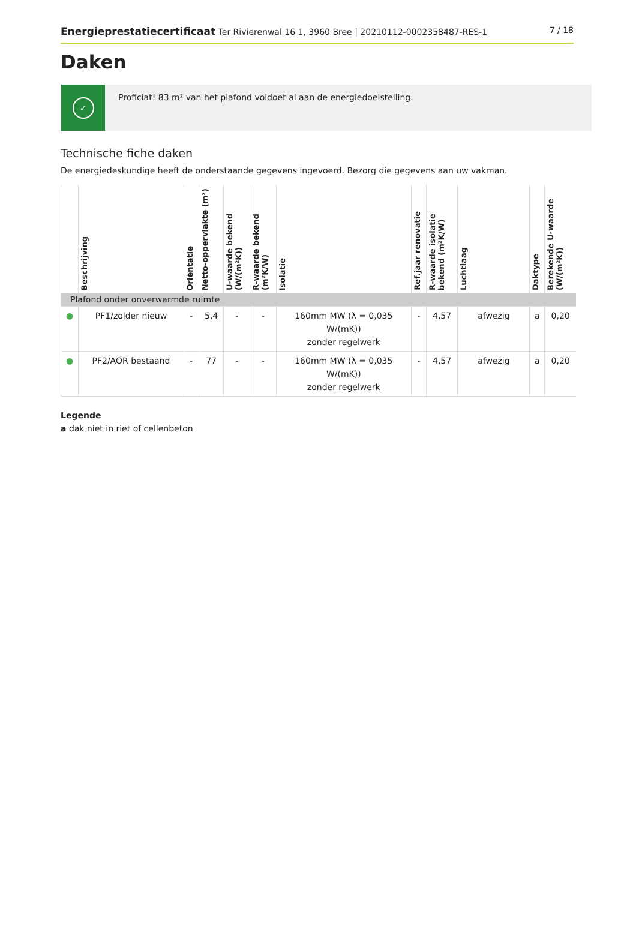Energieprestatiecertificaat Ter Rivierenwal 16 1, 3960 Bree | 20210112-0002358487-RES-1 7 / 18
Daken
✓
Proficiat! 83 m² van het plafond voldoet al aan de energiedoelstelling.
Technische fiche daken
De energiedeskundige heeft de onderstaande gegevens ingevoerd. Bezorg die gegevens aan uw vakman.
| | Beschrijving | Oriëntatie | Netto-oppervlakte (m²) | U-waarde bekend (W/(m²K)) | R-waarde bekend (m²K/W) | Isolatie | Ref.jaar renovatie | R-waarde isolatie bekend (m²K/W) | Luchtlaag | Daktype | Berekende U-waarde (W/(m²K)) |
| --- | --- | --- | --- | --- | --- | --- | --- | --- | --- | --- | --- |
| Plafond onder onverwarmde ruimte | | | | | | | | | | | |
| ● | PF1/zolder nieuw | - | 5,4 | - | - | 160mm MW (λ = 0,035 W/(mK)) zonder regelwerk | - | 4,57 | afwezig | a | 0,20 |
| ● | PF2/AOR bestaand | - | 77 | - | - | 160mm MW (λ = 0,035 W/(mK)) zonder regelwerk | - | 4,57 | afwezig | a | 0,20 |
Legende
a dak niet in riet of cellenbeton